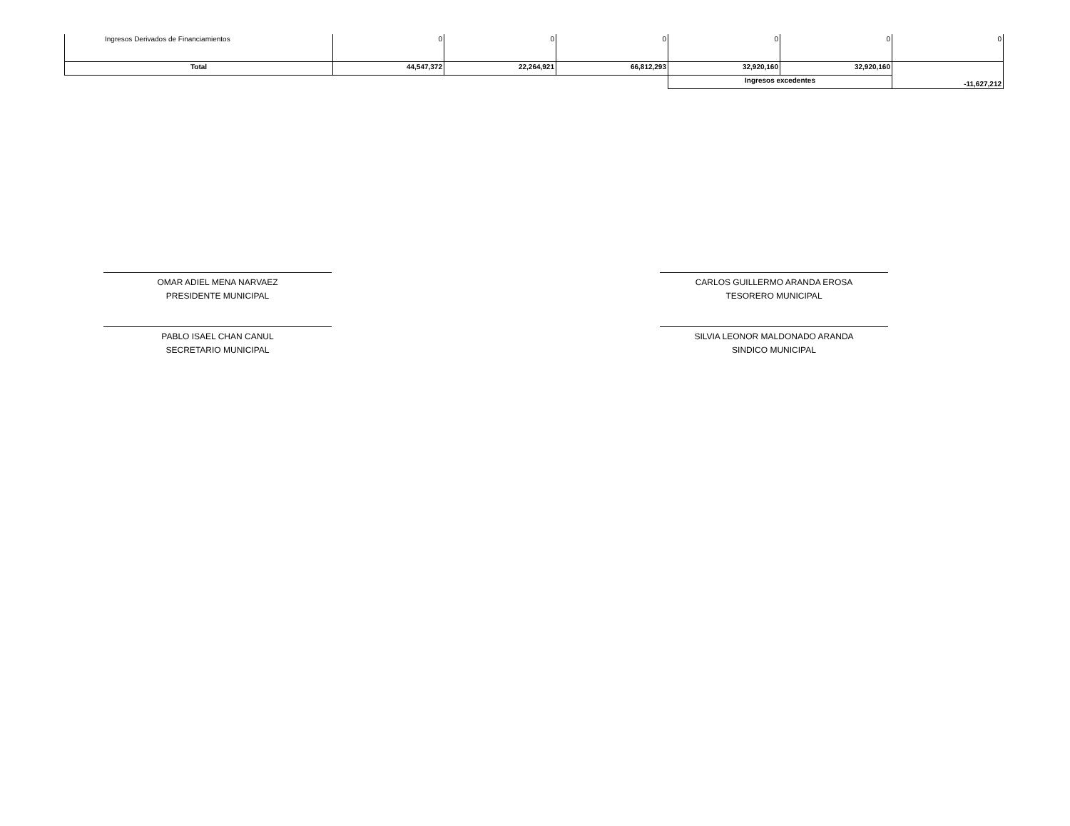| Ingresos Derivados de Financiamientos | 0 | 0 | 0 | 0 | 0 | 0 |
| Total | 44,547,372 | 22,264,921 | 66,812,293 | 32,920,160 | 32,920,160 | -11,627,212 |
| | | | | Ingresos excedentes | | |
OMAR ADIEL MENA NARVAEZ
PRESIDENTE MUNICIPAL
CARLOS GUILLERMO ARANDA EROSA
TESORERO MUNICIPAL
PABLO ISAEL CHAN CANUL
SECRETARIO MUNICIPAL
SILVIA LEONOR MALDONADO ARANDA
SINDICO MUNICIPAL